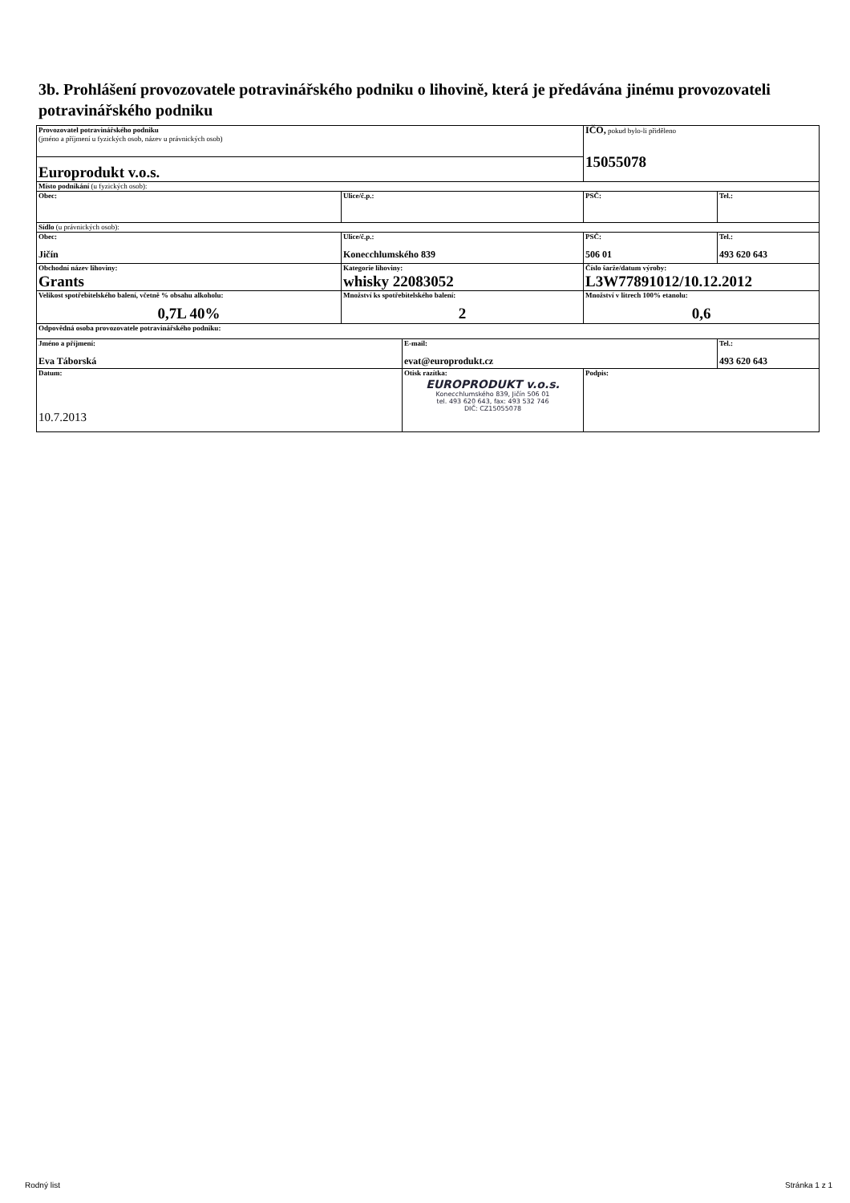3b. Prohlášení provozovatele potravinářského podniku o lihovině, která je předávána jinému provozovateli potravinářského podniku
| Provozovatel potravinářského podniku (jméno a příjmení u fyzických osob, název u právnických osob) | | | IČO, pokud bylo-li přiděleno 15055078 | |
| Europrodukt v.o.s. | | | | |
| Místo podnikání (u fyzických osob): | | | | |
| Obec: | Ulice/č.p.: | | PSČ: | Tel.: |
| Sídlo (u právnických osob): | | | | |
| Obec: Jičín | Ulice/č.p.: Konecchlumského 839 | | PSČ: 506 01 | Tel.: 493 620 643 |
| Obchodní název lihoviny: Grants | Kategorie lihoviny: whisky 22083052 | | Číslo šarže/datum výroby: L3W77891012/10.12.2012 | |
| Velikost spotřebitelského balení, včetně % obsahu alkoholu: 0,7L 40% | Množství ks spotřebitelského balení: 2 | | Množství v litrech 100% etanolu: 0,6 | |
| Odpovědná osoba provozovatele potravinářského podniku: | | | | |
| Jméno a příjmení: Eva Táborská | | E-mail: evat@europrodukt.cz | | Tel.: 493 620 643 |
| Datum: 10.7.2013 | | Otisk razítka: EUROPRODUKT v.o.s. Konecchlumského 839, Jičín 506 01 tel. 493 620 643, fax: 493 532 746 DIČ: CZ15055078 | Podpis: | |
Rodný list Stránka 1 z 1